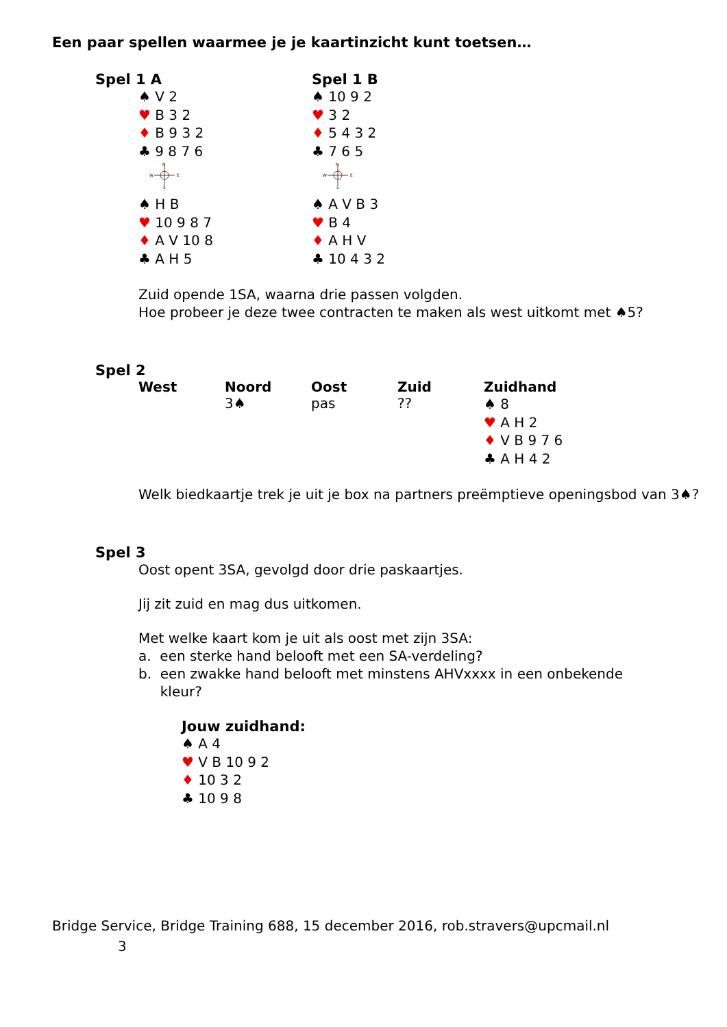Een paar spellen waarmee je je kaartinzicht kunt toetsen…
Spel 1 A
♠ V 2
♥ B 3 2
♦ B 9 3 2
♣ 9 8 7 6
N
W
E
S
♠ H B
♥ 10 9 8 7
♦ A V 10 8
♣ A H 5
Spel 1 B
♠ 10 9 2
♥ 3 2
♦ 5 4 3 2
♣ 7 6 5
N
W
E
S
♠ A V B 3
♥ B 4
♦ A H V
♣ 10 4 3 2
Zuid opende 1SA, waarna drie passen volgden.
Hoe probeer je deze twee contracten te maken als west uitkomt met ♠5?
Spel 2
West Noord
3♠
Oost
pas
Zuid
??
Zuidhand
♠ 8
♥ A H 2
♦ V B 9 7 6
♣ A H 4 2
Welk biedkaartje trek je uit je box na partners preëmptieve openingsbod van 3♠?
Spel 3
Oost opent 3SA, gevolgd door drie paskaartjes.
Jij zit zuid en mag dus uitkomen.
Met welke kaart kom je uit als oost met zijn 3SA:
a. een sterke hand belooft met een SA-verdeling?
b. een zwakke hand belooft met minstens AHVxxxx in een onbekende
kleur?
Jouw zuidhand:
♠ A 4
♥ V B 10 9 2
♦ 10 3 2
♣ 10 9 8
Bridge Service, Bridge Training 688, 15 december 2016, rob.stravers@upcmail.nl
3